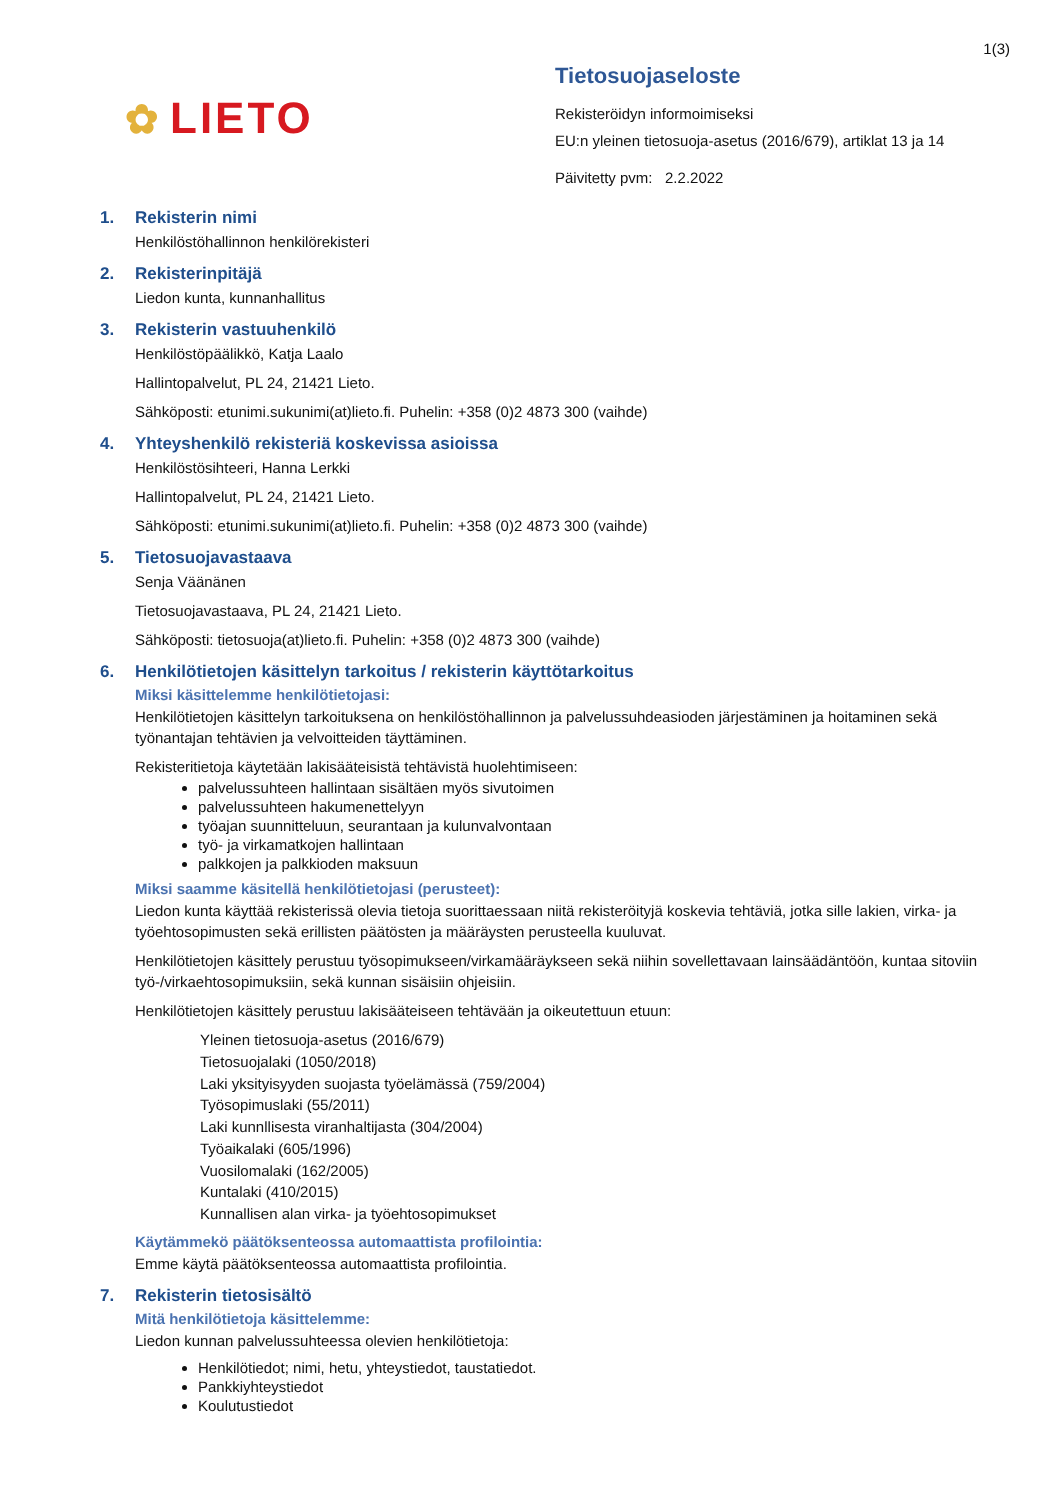1(3)
✿ LIETO
Tietosuojaseloste
Rekisteröidyn informoimiseksi
EU:n yleinen tietosuoja-asetus (2016/679), artiklat 13 ja 14
Päivitetty pvm: 2.2.2022
1. Rekisterin nimi
Henkilöstöhallinnon henkilörekisteri
2. Rekisterinpitäjä
Liedon kunta, kunnanhallitus
3. Rekisterin vastuuhenkilö
Henkilöstöpäälikkö, Katja Laalo
Hallintopalvelut, PL 24, 21421 Lieto.
Sähköposti: etunimi.sukunimi(at)lieto.fi. Puhelin: +358 (0)2 4873 300 (vaihde)
4. Yhteyshenkilö rekisteriä koskevissa asioissa
Henkilöstösihteeri, Hanna Lerkki
Hallintopalvelut, PL 24, 21421 Lieto.
Sähköposti: etunimi.sukunimi(at)lieto.fi. Puhelin: +358 (0)2 4873 300 (vaihde)
5. Tietosuojavastaava
Senja Väänänen
Tietosuojavastaava, PL 24, 21421 Lieto.
Sähköposti: tietosuoja(at)lieto.fi. Puhelin: +358 (0)2 4873 300 (vaihde)
6. Henkilötietojen käsittelyn tarkoitus / rekisterin käyttötarkoitus
Miksi käsittelemme henkilötietojasi:
Henkilötietojen käsittelyn tarkoituksena on henkilöstöhallinnon ja palvelussuhdeasioden järjestäminen ja hoitaminen sekä työnantajan tehtävien ja velvoitteiden täyttäminen.
Rekisteritietoja käytetään lakisääteisistä tehtävistä huolehtimiseen:
palvelussuhteen hallintaan sisältäen myös sivutoimen
palvelussuhteen hakumenettelyyn
työajan suunnitteluun, seurantaan ja kulunvalvontaan
työ- ja virkamatkojen hallintaan
palkkojen ja palkkioden maksuun
Miksi saamme käsitellä henkilötietojasi (perusteet):
Liedon kunta käyttää rekisterissä olevia tietoja suorittaessaan niitä rekisteröityjä koskevia tehtäviä, jotka sille lakien, virka- ja työehtosopimusten sekä erillisten päätösten ja määräysten perusteella kuuluvat.
Henkilötietojen käsittely perustuu työsopimukseen/virkamääräykseen sekä niihin sovellettavaan lainsäädäntöön, kuntaa sitoviin työ-/virkaehtosopimuksiin, sekä kunnan sisäisiin ohjeisiin.
Henkilötietojen käsittely perustuu lakisääteiseen tehtävään ja oikeutettuun etuun:
Yleinen tietosuoja-asetus (2016/679)
Tietosuojalaki (1050/2018)
Laki yksityisyyden suojasta työelämässä (759/2004)
Työsopimuslaki (55/2011)
Laki kunnllisesta viranhaltijasta (304/2004)
Työaikalaki (605/1996)
Vuosilomalaki (162/2005)
Kuntalaki (410/2015)
Kunnallisen alan virka- ja työehtosopimukset
Käytämmekö päätöksenteossa automaattista profilointia:
Emme käytä päätöksenteossa automaattista profilointia.
7. Rekisterin tietosisältö
Mitä henkilötietoja käsittelemme:
Liedon kunnan palvelussuhteessa olevien henkilötietoja:
Henkilötiedot; nimi, hetu, yhteystiedot, taustatiedot.
Pankkiyhteystiedot
Koulutustiedot